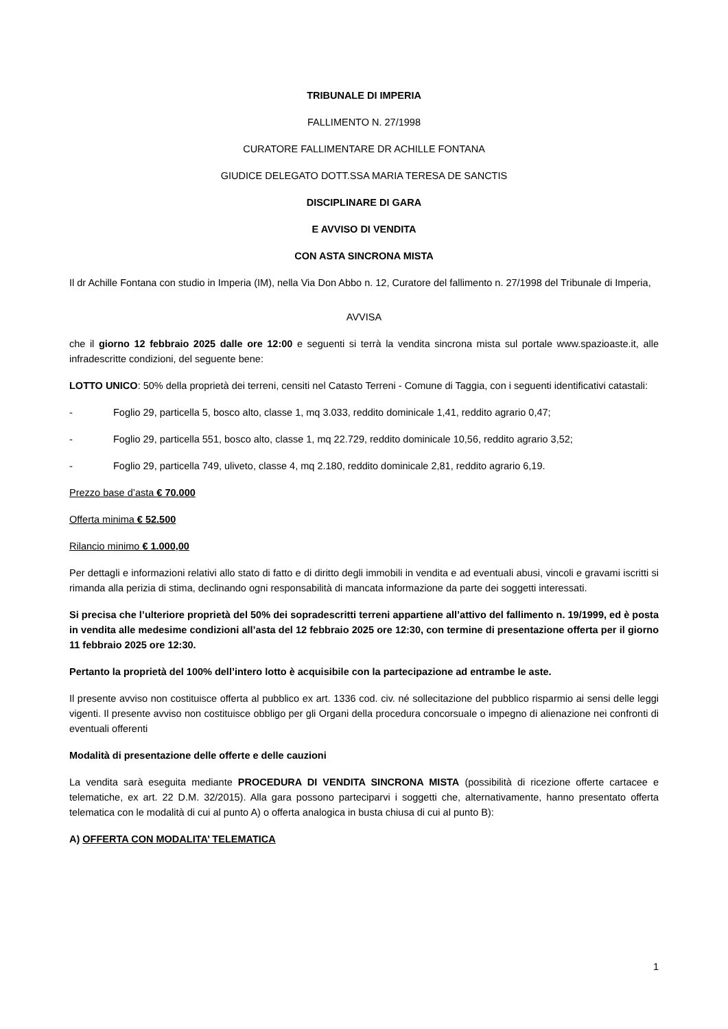TRIBUNALE DI IMPERIA
FALLIMENTO N. 27/1998
CURATORE FALLIMENTARE DR ACHILLE FONTANA
GIUDICE DELEGATO DOTT.SSA MARIA TERESA DE SANCTIS
DISCIPLINARE DI GARA
E AVVISO DI VENDITA
CON ASTA SINCRONA MISTA
Il dr Achille Fontana con studio in Imperia (IM), nella Via Don Abbo n. 12, Curatore del fallimento n. 27/1998 del Tribunale di Imperia,
AVVISA
che il giorno 12 febbraio 2025 dalle ore 12:00 e seguenti si terrà la vendita sincrona mista sul portale www.spazioaste.it, alle infradescritte condizioni, del seguente bene:
LOTTO UNICO: 50% della proprietà dei terreni, censiti nel Catasto Terreni - Comune di Taggia, con i seguenti identificativi catastali:
- Foglio 29, particella 5, bosco alto, classe 1, mq 3.033, reddito dominicale 1,41, reddito agrario 0,47;
- Foglio 29, particella 551, bosco alto, classe 1, mq 22.729, reddito dominicale 10,56, reddito agrario 3,52;
- Foglio 29, particella 749, uliveto, classe 4, mq 2.180, reddito dominicale 2,81, reddito agrario 6,19.
Prezzo base d’asta € 70.000
Offerta minima € 52.500
Rilancio minimo € 1.000,00
Per dettagli e informazioni relativi allo stato di fatto e di diritto degli immobili in vendita e ad eventuali abusi, vincoli e gravami iscritti si rimanda alla perizia di stima, declinando ogni responsabilità di mancata informazione da parte dei soggetti interessati.
Si precisa che l’ulteriore proprietà del 50% dei sopradescritti terreni appartiene all’attivo del fallimento n. 19/1999, ed è posta in vendita alle medesime condizioni all’asta del 12 febbraio 2025 ore 12:30, con termine di presentazione offerta per il giorno 11 febbraio 2025 ore 12:30.
Pertanto la proprietà del 100% dell’intero lotto è acquisibile con la partecipazione ad entrambe le aste.
Il presente avviso non costituisce offerta al pubblico ex art. 1336 cod. civ. né sollecitazione del pubblico risparmio ai sensi delle leggi vigenti. Il presente avviso non costituisce obbligo per gli Organi della procedura concorsuale o impegno di alienazione nei confronti di eventuali offerenti
Modalità di presentazione delle offerte e delle cauzioni
La vendita sarà eseguita mediante PROCEDURA DI VENDITA SINCRONA MISTA (possibilità di ricezione offerte cartacee e telematiche, ex art. 22 D.M. 32/2015). Alla gara possono parteciparvi i soggetti che, alternativamente, hanno presentato offerta telematica con le modalità di cui al punto A) o offerta analogica in busta chiusa di cui al punto B):
A) OFFERTA CON MODALITA’ TELEMATICA
1